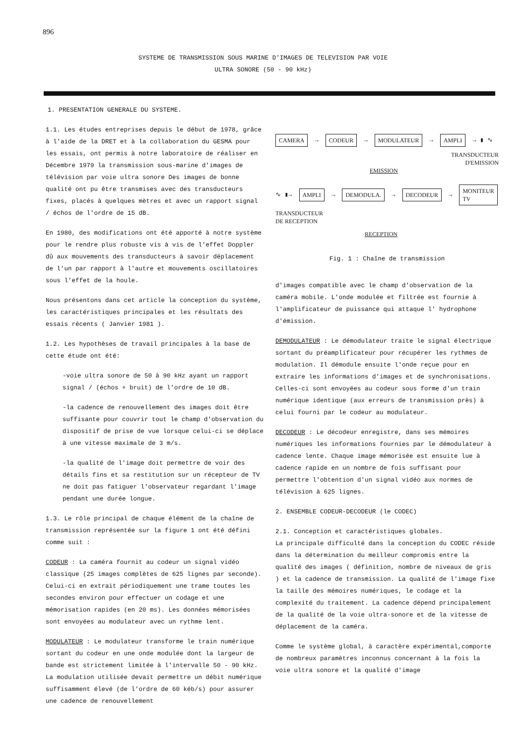896
SYSTEME DE TRANSMISSION SOUS MARINE D'IMAGES DE TELEVISION PAR VOIE
ULTRA SONORE (50 - 90 kHz)
1. PRESENTATION GENERALE DU SYSTEME.
1.1. Les études entreprises depuis le début de 1978, grâce à l'aide de la DRET et à la collaboration du GESMA pour les essais, ont permis à notre laboratoire de réaliser en Décembre 1979 la transmission sous-marine d'images de télévision par voie ultra sonore Des images de bonne qualité ont pu être transmises avec des transducteurs fixes, placés à quelques mètres et avec un rapport signal / échos de l'ordre de 15 dB.
En 1980, des modifications ont été apporté à notre système pour le rendre plus robuste vis à vis de l'effet Doppler dû aux mouvements des transducteurs à savoir déplacement de l'un par rapport à l'autre et mouvements oscillatoires sous l'effet de la houle.
Nous présentons dans cet article la conception du système, les caractéristiques principales et les résultats des essais récents ( Janvier 1981 ).
1.2. Les hypothèses de travail principales à la base de cette étude ont été:
-voie ultra sonore de 50 à 90 kHz ayant un rapport signal / (échos + bruit) de l'ordre de 10 dB.
-la cadence de renouvellement des images doit être suffisante pour couvrir tout le champ d'observation du dispositif de prise de vue lorsque celui-ci se déplace à une vitesse maximale de 3 m/s.
-la qualité de l'image doit permettre de voir des détails fins et sa restitution sur un récepteur de TV ne doit pas fatiguer l'observateur regardant l'image pendant une durée longue.
1.3. Le rôle principal de chaque élément de la chaîne de transmission représentée sur la figure 1 ont été défini comme suit :
CODEUR : La caméra fournit au codeur un signal vidéo classique (25 images complètes de 625 lignes par seconde). Celui-ci en extrait périodiquement une trame toutes les secondes environ pour effectuer un codage et une mémorisation rapides (en 20 ms). Les données mémorisées sont envoyées au modulateur avec un rythme lent.
MODULATEUR : Le modulateur transforme le train numérique sortant du codeur en une onde modulée dont la largeur de bande est strictement limitée à l'intervalle 50 - 90 kHz. La modulation utilisée devait permettre un débit numérique suffisamment élevé (de l'ordre de 60 kéb/s) pour assurer une cadence de renouvellement
CAMERA → CODEUR → MODULATEUR → AMPLI → ▮ ∿
TRANSDUCTEUR
D'EMISSION
EMISSION
∿ ▮→ AMPLI → DEMODULA. → DECODEUR → MONITEUR
TV
TRANSDUCTEUR
DE RECEPTION
RECEPTION
Fig. 1 : Chaîne de transmission
d'images compatible avec le champ d'observation de la caméra mobile. L'onde modulée et filtrée est fournie à l'amplificateur de puissance qui attaque l' hydrophone d'émission.
DEMODULATEUR : Le démodulateur traite le signal électrique sortant du préamplificateur pour récupérer les rythmes de modulation. Il démodule ensuite l'onde reçue pour en extraire les informations d'images et de synchronisations. Celles-ci sont envoyées au codeur sous forme d'un train numérique identique (aux erreurs de transmission près) à celui fourni par le codeur au modulateur.
DECODEUR : Le décodeur enregistre, dans ses mémoires numériques les informations fournies par le démodulateur à cadence lente. Chaque image mémorisée est ensuite lue à cadence rapide en un nombre de fois suffisant pour permettre l'obtention d'un signal vidéo aux normes de télévision à 625 lignes.
2. ENSEMBLE CODEUR-DECODEUR (le CODEC)
2.1. Conception et caractéristiques globales.
La principale difficulté dans la conception du CODEC réside dans la détermination du meilleur compromis entre la qualité des images ( définition, nombre de niveaux de gris ) et la cadence de transmission. La qualité de l'image fixe la taille des mémoires numériques, le codage et la complexité du traitement. La cadence dépend principalement de la qualité de la voie ultra-sonore et de la vitesse de déplacement de la caméra.
Comme le système global, à caractère expérimental,comporte de nombreux paramètres inconnus concernant à la fois la voie ultra sonore et la qualité d'image